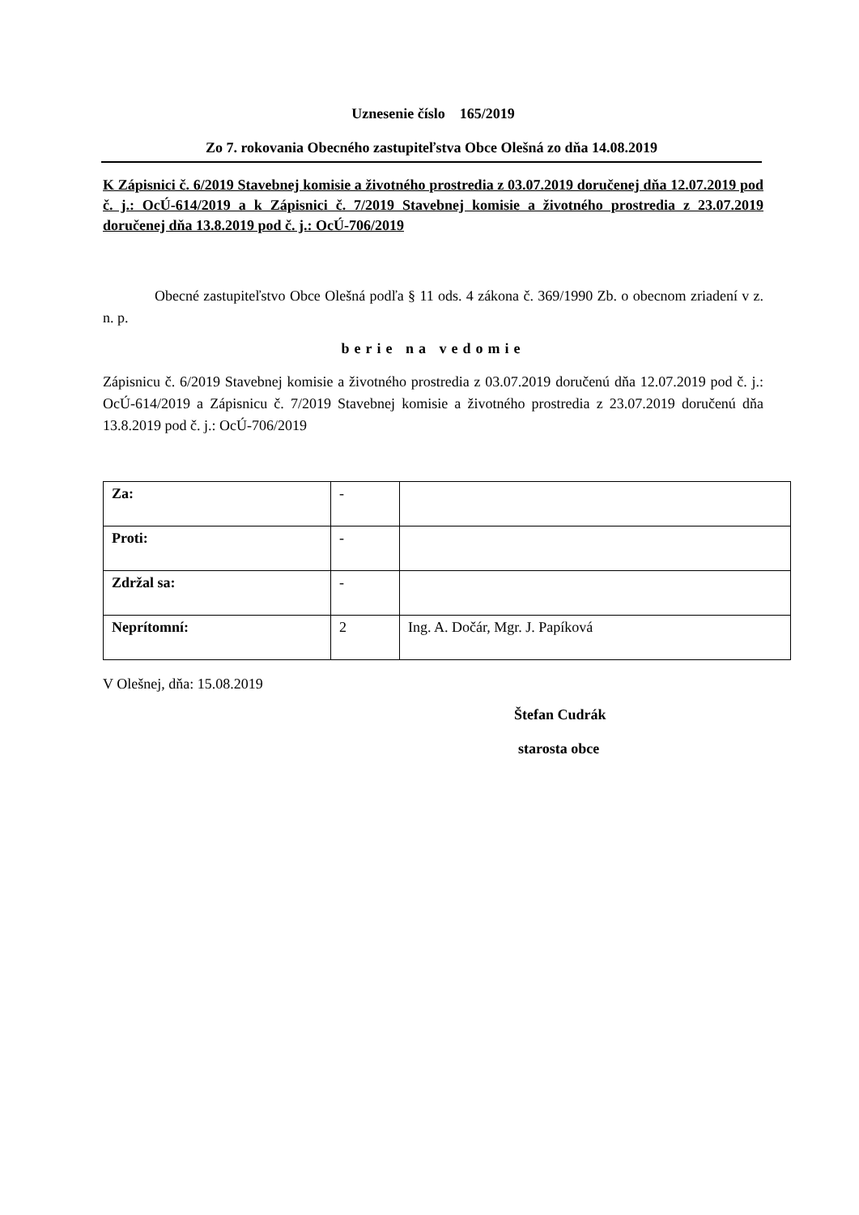Uznesenie číslo 165/2019
Zo 7. rokovania Obecného zastupiteľstva Obce Olešná zo dňa 14.08.2019
K Zápisnici č. 6/2019 Stavebnej komisie a životného prostredia z 03.07.2019 doručenej dňa 12.07.2019 pod č. j.: OcÚ-614/2019 a k Zápisnici č. 7/2019 Stavebnej komisie a životného prostredia z 23.07.2019 doručenej dňa 13.8.2019 pod č. j.: OcÚ-706/2019
Obecné zastupiteľstvo Obce Olešná podľa § 11 ods. 4 zákona č. 369/1990 Zb. o obecnom zriadení v z. n. p.
berie na vedomie
Zápisnicu č. 6/2019 Stavebnej komisie a životného prostredia z 03.07.2019 doručenú dňa 12.07.2019 pod č. j.: OcÚ-614/2019 a Zápisnicu č. 7/2019 Stavebnej komisie a životného prostredia z 23.07.2019 doručenú dňa 13.8.2019 pod č. j.: OcÚ-706/2019
| Za: | - | |
| Proti: | - | |
| Zdržal sa: | - | |
| Neprítomní: | 2 | Ing. A. Dočár, Mgr. J. Papíková |
V Olešnej, dňa: 15.08.2019
Štefan Cudrák
starosta obce